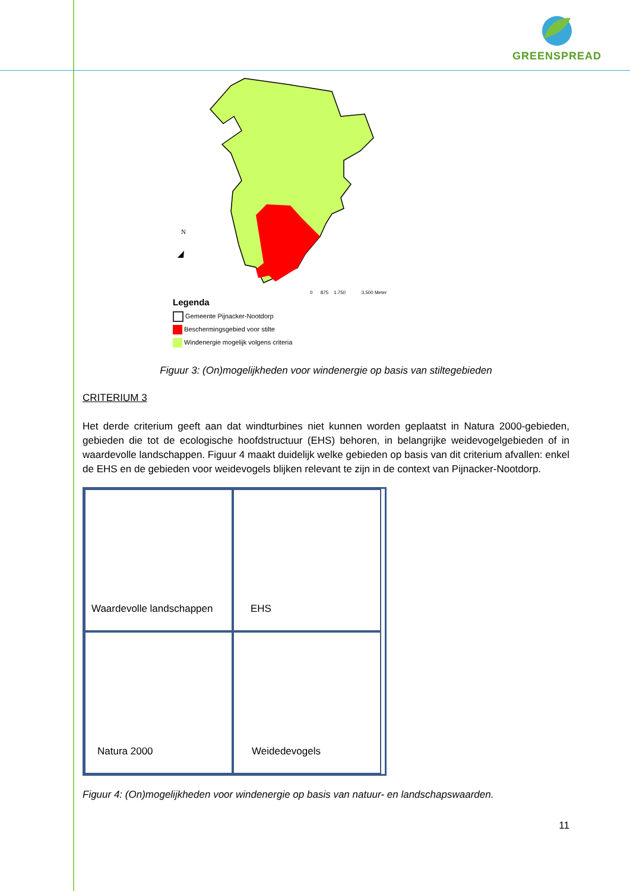GREENSPREAD
N
0 875 1.750 3.500 Meter
Legenda
Gemeente Pijnacker-Nootdorp
Beschermingsgebied voor stilte
Windenergie mogelijk volgens criteria
Figuur 3: (On)mogelijkheden voor windenergie op basis van stiltegebieden
CRITERIUM 3
Het derde criterium geeft aan dat windturbines niet kunnen worden geplaatst in Natura 2000-gebieden, gebieden die tot de ecologische hoofdstructuur (EHS) behoren, in belangrijke weidevogelgebieden of in waardevolle landschappen. Figuur 4 maakt duidelijk welke gebieden op basis van dit criterium afvallen: enkel de EHS en de gebieden voor weidevogels blijken relevant te zijn in de context van Pijnacker-Nootdorp.
Waardevolle landschappen
EHS
Natura 2000
Weidedevogels
Figuur 4: (On)mogelijkheden voor windenergie op basis van natuur- en landschapswaarden.
11